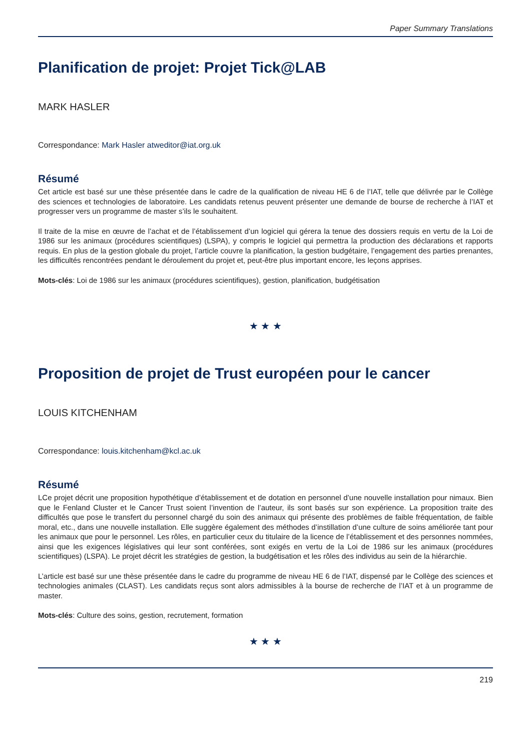Paper Summary Translations
Planification de projet: Projet Tick@LAB
MARK HASLER
Correspondance: Mark Hasler atweditor@iat.org.uk
Résumé
Cet article est basé sur une thèse présentée dans le cadre de la qualification de niveau HE 6 de l’IAT, telle que délivrée par le Collège des sciences et technologies de laboratoire. Les candidats retenus peuvent présenter une demande de bourse de recherche à l’IAT et progresser vers un programme de master s’ils le souhaitent.
Il traite de la mise en œuvre de l’achat et de l’établissement d’un logiciel qui gérera la tenue des dossiers requis en vertu de la Loi de 1986 sur les animaux (procédures scientifiques) (LSPA), y compris le logiciel qui permettra la production des déclarations et rapports requis. En plus de la gestion globale du projet, l’article couvre la planification, la gestion budgétaire, l’engagement des parties prenantes, les difficultés rencontrées pendant le déroulement du projet et, peut-être plus important encore, les leçons apprises.
Mots-clés: Loi de 1986 sur les animaux (procédures scientifiques), gestion, planification, budgétisation
★ ★ ★
Proposition de projet de Trust européen pour le cancer
LOUIS KITCHENHAM
Correspondance: louis.kitchenham@kcl.ac.uk
Résumé
LCe projet décrit une proposition hypothétique d’établissement et de dotation en personnel d’une nouvelle installation pour nimaux. Bien que le Fenland Cluster et le Cancer Trust soient l’invention de l’auteur, ils sont basés sur son expérience. La proposition traite des difficultés que pose le transfert du personnel chargé du soin des animaux qui présente des problèmes de faible fréquentation, de faible moral, etc., dans une nouvelle installation. Elle suggère également des méthodes d’instillation d’une culture de soins améliorée tant pour les animaux que pour le personnel. Les rôles, en particulier ceux du titulaire de la licence de l’établissement et des personnes nommées, ainsi que les exigences législatives qui leur sont conférées, sont exigés en vertu de la Loi de 1986 sur les animaux (procédures scientifiques) (LSPA). Le projet décrit les stratégies de gestion, la budgétisation et les rôles des individus au sein de la hiérarchie.
L’article est basé sur une thèse présentée dans le cadre du programme de niveau HE 6 de l’IAT, dispensé par le Collège des sciences et technologies animales (CLAST). Les candidats reçus sont alors admissibles à la bourse de recherche de l’IAT et à un programme de master.
Mots-clés: Culture des soins, gestion, recrutement, formation
★ ★ ★
219